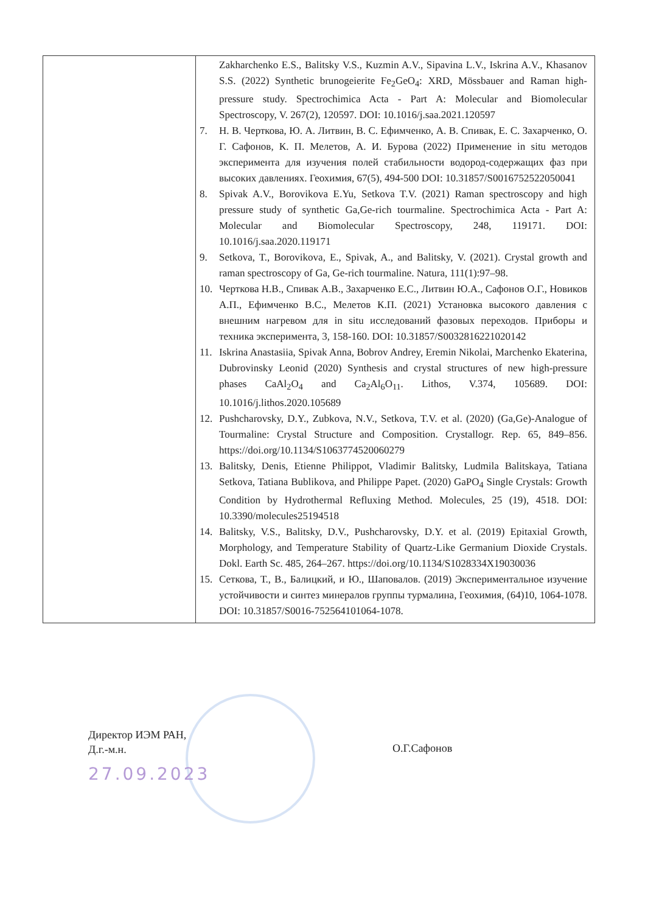| | Zakharchenko E.S., Balitsky V.S., Kuzmin A.V., Sipavina L.V., Iskrina A.V., Khasanov S.S. (2022) Synthetic brunogeierite Fe<sub>2</sub>GeO<sub>4</sub>: XRD, Mössbauer and Raman high-pressure study. Spectrochimica Acta - Part A: Molecular and Biomolecular Spectroscopy, V. 267(2), 120597. DOI: 10.1016/j.saa.2021.120597 7. Н. В. Черткова, Ю. А. Литвин, В. С. Ефимченко, А. В. Спивак, Е. С. Захарченко, О. Г. Сафонов, К. П. Мелетов, А. И. Бурова (2022) Применение in situ методов эксперимента для изучения полей стабильности водород-содержащих фаз при высоких давлениях. Геохимия, 67(5), 494-500 DOI: 10.31857/S0016752522050041 8. Spivak A.V., Borovikova E.Yu, Setkova T.V. (2021) Raman spectroscopy and high pressure study of synthetic Ga,Ge-rich tourmaline. Spectrochimica Acta - Part A: Molecular and Biomolecular Spectroscopy, 248, 119171. DOI: 10.1016/j.saa.2020.119171 9. Setkova, T., Borovikova, E., Spivak, A., and Balitsky, V. (2021). Crystal growth and raman spectroscopy of Ga, Ge-rich tourmaline. Natura, 111(1):97–98. 10. Черткова Н.В., Спивак А.В., Захарченко Е.С., Литвин Ю.А., Сафонов О.Г., Новиков А.П., Ефимченко В.С., Мелетов К.П. (2021) Установка высокого давления с внешним нагревом для in situ исследований фазовых переходов. Приборы и техника эксперимента, 3, 158-160. DOI: 10.31857/S0032816221020142 11. Iskrina Anastasiia, Spivak Anna, Bobrov Andrey, Eremin Nikolai, Marchenko Ekaterina, Dubrovinsky Leonid (2020) Synthesis and crystal structures of new high-pressure phases CaAl<sub>2</sub>O<sub>4</sub> and Ca<sub>2</sub>Al<sub>6</sub>O<sub>11</sub>. Lithos, V.374, 105689. DOI: 10.1016/j.lithos.2020.105689 12. Pushcharovsky, D.Y., Zubkova, N.V., Setkova, T.V. et al. (2020) (Ga,Ge)-Analogue of Tourmaline: Crystal Structure and Composition. Crystallogr. Rep. 65, 849–856. https://doi.org/10.1134/S1063774520060279 13. Balitsky, Denis, Etienne Philippot, Vladimir Balitsky, Ludmila Balitskaya, Tatiana Setkova, Tatiana Bublikova, and Philippe Papet. (2020) GaPO<sub>4</sub> Single Crystals: Growth Condition by Hydrothermal Refluxing Method. Molecules, 25 (19), 4518. DOI: 10.3390/molecules25194518 14. Balitsky, V.S., Balitsky, D.V., Pushcharovsky, D.Y. et al. (2019) Epitaxial Growth, Morphology, and Temperature Stability of Quartz-Like Germanium Dioxide Crystals. Dokl. Earth Sc. 485, 264–267. https://doi.org/10.1134/S1028334X19030036 15. Сеткова, Т., В., Балицкий, и Ю., Шаповалов. (2019) Экспериментальное изучение устойчивости и синтез минералов группы турмалина, Геохимия, (64)10, 1064-1078. DOI: 10.31857/S0016-752564101064-1078. |
Директор ИЭМ РАН,
Д.г.-м.н.
О.Г.Сафонов
27.09.2023